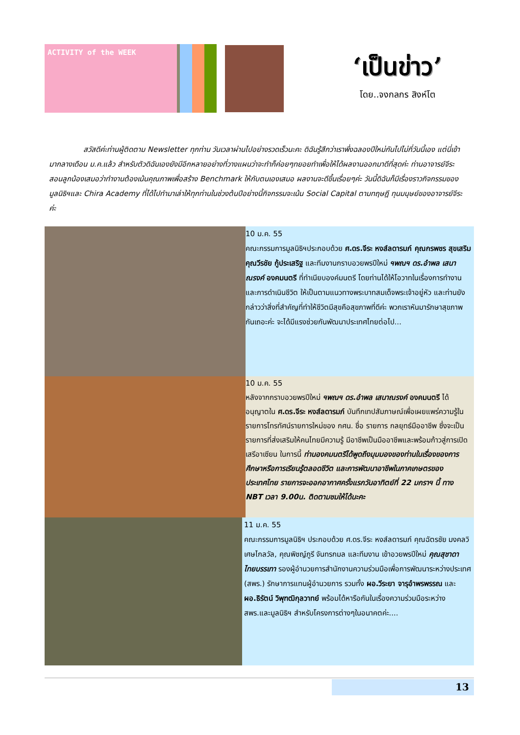ACTIVITY of the WEEK
‘เป็นข่าว’
โดย..จงกลกร สิงห์โต
สวัสดีค่ะท่านผู้ติดตาม Newsletter ทุกท่าน วันเวลาผ่านไปอย่างรวดเร็วนะคะ ดิฉันรู้สึกว่าเราพึ่งฉลองปีใหม่กันไปไม่กี่วันนี้เอง แต่นี่เข้ามากลางเดือน ม.ค.แล้ว สำหรับตัวดิฉันเองยังมีอีกหลายอย่างที่วางแผนว่าจะทำก็ค่อยๆทยอยทำเพื่อให้ได้ผลงานออกมาดีที่สุดค่ะ ท่านอาจารย์จีระ สอนลูกน้องเสมอว่าทำงานต้องเน้นคุณภาพเพื่อสร้าง Benchmark ให้กับตนเองเสมอ ผลงานจะดีขึ้นเรื่อยๆค่ะ วันนี้ดิฉันก็มีเรื่องราวกิจกรรมของมูลนิธิฯและ Chira Academy ที่ได้ไปทำมาเล่าให้ทุกท่านในช่วงต้นปีอย่างนี้กิจกรรมจะเน้น Social Capital ตามทฤษฎี ทุนมนุษย์ของอาจารย์จีระ ค่ะ
10 ม.ค. 55
คณะกรรมการมูลนิธิฯประกอบด้วย ศ.ดร.จีระ หงส์ลดารมภ์ คุณกรพชร สุขเสริม คุณวีรชัย กู้ประเสริฐ และทีมงานกราบอวยพรปีใหม่ ฯพณฯ ดร.อำพล เสนาณรงค์ องคมนตรี ที่ทำเนียบองค์มนตรี โดยท่านได้ให้โอวาทในเรื่องการทำงานและการดำเนินชีวิต ให้เป็นตามแนวทางพระบาทสมเด็จพระเจ้าอยู่หัว และท่านยังกล่าวว่าสิ่งที่สำคัญที่ทำให้ชีวิตมีสุขคือสุขภาพที่ดีค่ะ พวกเราหันมารักษาสุขภาพกันเถอะค่ะ จะได้มีแรงช่วยกันพัฒนาประเทศไทยต่อไป...
10 ม.ค. 55
หลังจากกราบอวยพรปีใหม่ ฯพณฯ ดร.อำพล เสนาณรงค์ องคมนตรี ได้อนุญาตใน ศ.ดร.จีระ หงส์ลดารมภ์ บันทึกเทปสัมภาษณ์เพื่อเผยแพร่ความรู้ในรายการโทรทัศน์รายการใหม่ของ กศน. ชื่อ รายการ กลยุทธ์มืออาชีพ ซึ่งจะเป็นรายการที่ส่งเสริมให้คนไทยมีความรู้ มีอาชีพเป็นมืออาชีพและพร้อมก้าวสู่การเปิดเสรีอาเซียน ในการนี้ ท่านองคมนตรีได้พูดถึงมุมมองของท่านในเรื่องของการศึกษาหรือการเรียนรู้ตลอดชีวิต และการพัฒนาอาชีพในภาคเกษตรของประเทศไทย รายการจะออกอากาศครั้งแรกวันอาทิตย์ที่ 22 มกราฯ นี้ ทาง NBT เวลา 9.00น. ติดตามชมให้ได้นะคะ
11 ม.ค. 55
คณะกรรมการมูลนิธิฯ ประกอบด้วย ศ.ดร.จีระ หงส์ลดารมภ์ คุณฉัตรชัย มงคลวิเศษไกลวัล, คุณพิชญ์ภูรี จันทรกมล และทีมงาน เข้าอวยพรปีใหม่ คุณสุชาดา ไทยบรรเทา รองผู้อำนวยการสำนักงานความร่วมมือเพื่อการพัฒนาระหว่างประเทศ (สพร.) รักษาการแทนผู้อำนวยการ รวมทั้ง ผอ.วีระยา จารุอำพรพรรณ และ ผอ.ธิรัตน์ วิพุฑฒิกุลวาทย์ พร้อมได้หารือกันในเรื่องความร่วมมือระหว่าง สพร.และมูลนิธิฯ สำหรับโครงการต่างๆในอนาคตค่ะ....
13